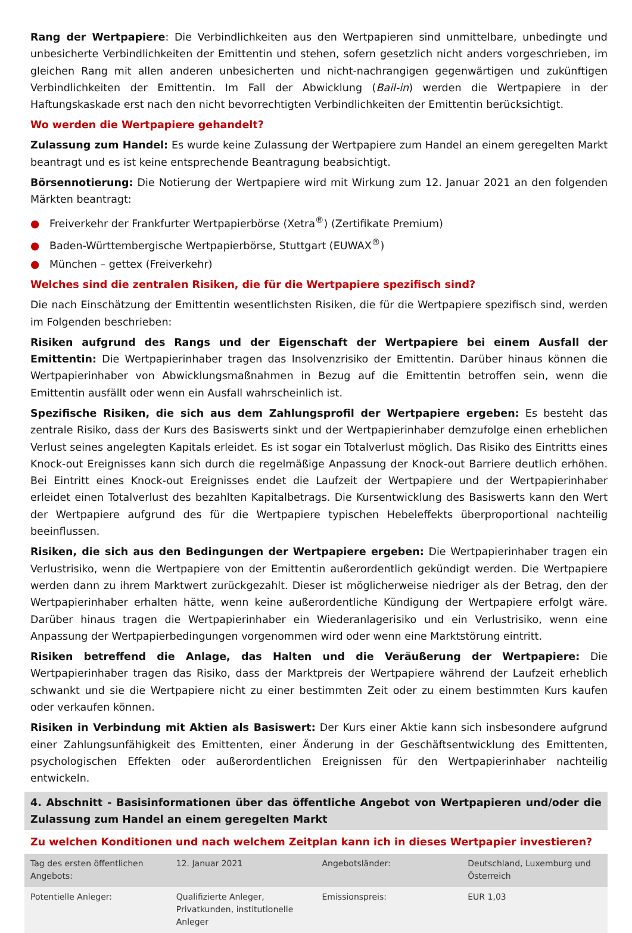Rang der Wertpapiere: Die Verbindlichkeiten aus den Wertpapieren sind unmittelbare, unbedingte und unbesicherte Verbindlichkeiten der Emittentin und stehen, sofern gesetzlich nicht anders vorgeschrieben, im gleichen Rang mit allen anderen unbesicherten und nicht-nachrangigen gegenwärtigen und zukünftigen Verbindlichkeiten der Emittentin. Im Fall der Abwicklung (Bail-in) werden die Wertpapiere in der Haftungskaskade erst nach den nicht bevorrechtigten Verbindlichkeiten der Emittentin berücksichtigt.
Wo werden die Wertpapiere gehandelt?
Zulassung zum Handel: Es wurde keine Zulassung der Wertpapiere zum Handel an einem geregelten Markt beantragt und es ist keine entsprechende Beantragung beabsichtigt.
Börsennotierung: Die Notierung der Wertpapiere wird mit Wirkung zum 12. Januar 2021 an den folgenden Märkten beantragt:
● Freiverkehr der Frankfurter Wertpapierbörse (Xetra<sup>®</sup>) (Zertifikate Premium)
● Baden-Württembergische Wertpapierbörse, Stuttgart (EUWAX<sup>®</sup>)
● München – gettex (Freiverkehr)
Welches sind die zentralen Risiken, die für die Wertpapiere spezifisch sind?
Die nach Einschätzung der Emittentin wesentlichsten Risiken, die für die Wertpapiere spezifisch sind, werden im Folgenden beschrieben:
Risiken aufgrund des Rangs und der Eigenschaft der Wertpapiere bei einem Ausfall der Emittentin: Die Wertpapierinhaber tragen das Insolvenzrisiko der Emittentin. Darüber hinaus können die Wertpapierinhaber von Abwicklungsmaßnahmen in Bezug auf die Emittentin betroffen sein, wenn die Emittentin ausfällt oder wenn ein Ausfall wahrscheinlich ist.
Spezifische Risiken, die sich aus dem Zahlungsprofil der Wertpapiere ergeben: Es besteht das zentrale Risiko, dass der Kurs des Basiswerts sinkt und der Wertpapierinhaber demzufolge einen erheblichen Verlust seines angelegten Kapitals erleidet. Es ist sogar ein Totalverlust möglich. Das Risiko des Eintritts eines Knock-out Ereignisses kann sich durch die regelmäßige Anpassung der Knock-out Barriere deutlich erhöhen. Bei Eintritt eines Knock-out Ereignisses endet die Laufzeit der Wertpapiere und der Wertpapierinhaber erleidet einen Totalverlust des bezahlten Kapitalbetrags. Die Kursentwicklung des Basiswerts kann den Wert der Wertpapiere aufgrund des für die Wertpapiere typischen Hebeleffekts überproportional nachteilig beeinflussen.
Risiken, die sich aus den Bedingungen der Wertpapiere ergeben: Die Wertpapierinhaber tragen ein Verlustrisiko, wenn die Wertpapiere von der Emittentin außerordentlich gekündigt werden. Die Wertpapiere werden dann zu ihrem Marktwert zurückgezahlt. Dieser ist möglicherweise niedriger als der Betrag, den der Wertpapierinhaber erhalten hätte, wenn keine außerordentliche Kündigung der Wertpapiere erfolgt wäre. Darüber hinaus tragen die Wertpapierinhaber ein Wiederanlagerisiko und ein Verlustrisiko, wenn eine Anpassung der Wertpapierbedingungen vorgenommen wird oder wenn eine Marktstörung eintritt.
Risiken betreffend die Anlage, das Halten und die Veräußerung der Wertpapiere: Die Wertpapierinhaber tragen das Risiko, dass der Marktpreis der Wertpapiere während der Laufzeit erheblich schwankt und sie die Wertpapiere nicht zu einer bestimmten Zeit oder zu einem bestimmten Kurs kaufen oder verkaufen können.
Risiken in Verbindung mit Aktien als Basiswert: Der Kurs einer Aktie kann sich insbesondere aufgrund einer Zahlungsunfähigkeit des Emittenten, einer Änderung in der Geschäftsentwicklung des Emittenten, psychologischen Effekten oder außerordentlichen Ereignissen für den Wertpapierinhaber nachteilig entwickeln.
4. Abschnitt - Basisinformationen über das öffentliche Angebot von Wertpapieren und/oder die Zulassung zum Handel an einem geregelten Markt
Zu welchen Konditionen und nach welchem Zeitplan kann ich in dieses Wertpapier investieren?
| Tag des ersten öffentlichen Angebots: | 12. Januar 2021 | Angebotsländer: | Deutschland, Luxemburg und Österreich |
| Potentielle Anleger: | Qualifizierte Anleger, Privatkunden, institutionelle Anleger | Emissionspreis: | EUR 1,03 |